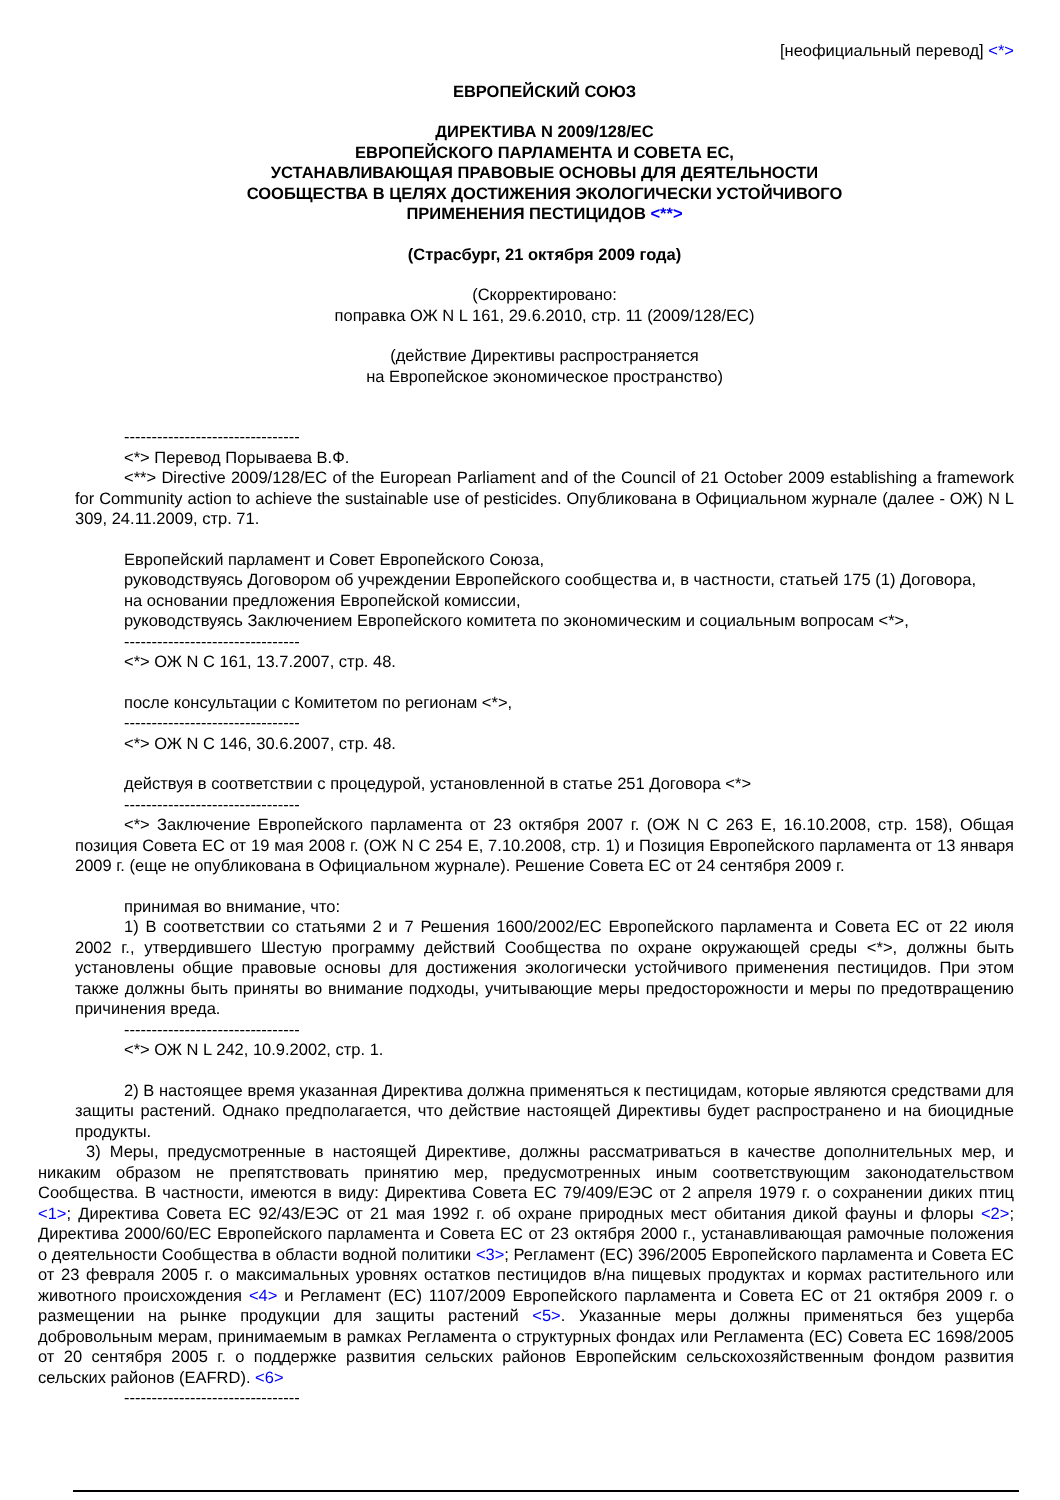[неофициальный перевод] <*>
ЕВРОПЕЙСКИЙ СОЮЗ
ДИРЕКТИВА N 2009/128/ЕС
ЕВРОПЕЙСКОГО ПАРЛАМЕНТА И СОВЕТА ЕС,
УСТАНАВЛИВАЮЩАЯ ПРАВОВЫЕ ОСНОВЫ ДЛЯ ДЕЯТЕЛЬНОСТИ
СООБЩЕСТВА В ЦЕЛЯХ ДОСТИЖЕНИЯ ЭКОЛОГИЧЕСКИ УСТОЙЧИВОГО
ПРИМЕНЕНИЯ ПЕСТИЦИДОВ <**>
(Страсбург, 21 октября 2009 года)
(Скорректировано:
поправка ОЖ N L 161, 29.6.2010, стр. 11 (2009/128/ЕС)
(действие Директивы распространяется
на Европейское экономическое пространство)
--------------------------------
<*> Перевод Порываева В.Ф.
<**> Directive 2009/128/EC of the European Parliament and of the Council of 21 October 2009 establishing a framework for Community action to achieve the sustainable use of pesticides. Опубликована в Официальном журнале (далее - ОЖ) N L 309, 24.11.2009, стр. 71.
Европейский парламент и Совет Европейского Союза,
руководствуясь Договором об учреждении Европейского сообщества и, в частности, статьей 175 (1) Договора,
на основании предложения Европейской комиссии,
руководствуясь Заключением Европейского комитета по экономическим и социальным вопросам <*>,
--------------------------------
<*> ОЖ N C 161, 13.7.2007, стр. 48.
после консультации с Комитетом по регионам <*>,
--------------------------------
<*> ОЖ N C 146, 30.6.2007, стр. 48.
действуя в соответствии с процедурой, установленной в статье 251 Договора <*>
--------------------------------
<*> Заключение Европейского парламента от 23 октября 2007 г. (ОЖ N C 263 E, 16.10.2008, стр. 158), Общая позиция Совета ЕС от 19 мая 2008 г. (ОЖ N C 254 E, 7.10.2008, стр. 1) и Позиция Европейского парламента от 13 января 2009 г. (еще не опубликована в Официальном журнале). Решение Совета ЕС от 24 сентября 2009 г.
принимая во внимание, что:
1) В соответствии со статьями 2 и 7 Решения 1600/2002/ЕС Европейского парламента и Совета ЕС от 22 июля 2002 г., утвердившего Шестую программу действий Сообщества по охране окружающей среды <*>, должны быть установлены общие правовые основы для достижения экологически устойчивого применения пестицидов. При этом также должны быть приняты во внимание подходы, учитывающие меры предосторожности и меры по предотвращению причинения вреда.
--------------------------------
<*> ОЖ N L 242, 10.9.2002, стр. 1.
2) В настоящее время указанная Директива должна применяться к пестицидам, которые являются средствами для защиты растений. Однако предполагается, что действие настоящей Директивы будет распространено и на биоцидные продукты.
3) Меры, предусмотренные в настоящей Директиве, должны рассматриваться в качестве дополнительных мер, и никаким образом не препятствовать принятию мер, предусмотренных иным соответствующим законодательством Сообщества. В частности, имеются в виду: Директива Совета ЕС 79/409/ЕЭС от 2 апреля 1979 г. о сохранении диких птиц <1>; Директива Совета ЕС 92/43/ЕЭС от 21 мая 1992 г. об охране природных мест обитания дикой фауны и флоры <2>; Директива 2000/60/ЕС Европейского парламента и Совета ЕС от 23 октября 2000 г., устанавливающая рамочные положения о деятельности Сообщества в области водной политики <3>; Регламент (ЕС) 396/2005 Европейского парламента и Совета ЕС от 23 февраля 2005 г. о максимальных уровнях остатков пестицидов в/на пищевых продуктах и кормах растительного или животного происхождения <4> и Регламент (ЕС) 1107/2009 Европейского парламента и Совета ЕС от 21 октября 2009 г. о размещении на рынке продукции для защиты растений <5>. Указанные меры должны применяться без ущерба добровольным мерам, принимаемым в рамках Регламента о структурных фондах или Регламента (ЕС) Совета ЕС 1698/2005 от 20 сентября 2005 г. о поддержке развития сельских районов Европейским сельскохозяйственным фондом развития сельских районов (EAFRD). <6>
--------------------------------